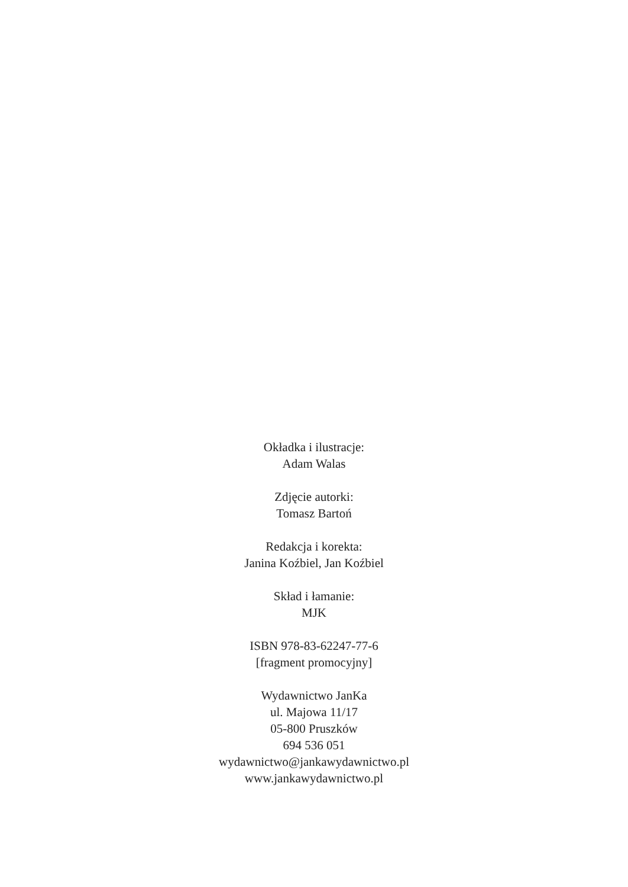Okładka i ilustracje:
Adam Walas
Zdjęcie autorki:
Tomasz Bartoń
Redakcja i korekta:
Janina Koźbiel, Jan Koźbiel
Skład i łamanie:
MJK
ISBN 978-83-62247-77-6
[fragment promocyjny]
Wydawnictwo JanKa
ul. Majowa 11/17
05-800 Pruszków
694 536 051
wydawnictwo@jankawydawnictwo.pl
www.jankawydawnictwo.pl